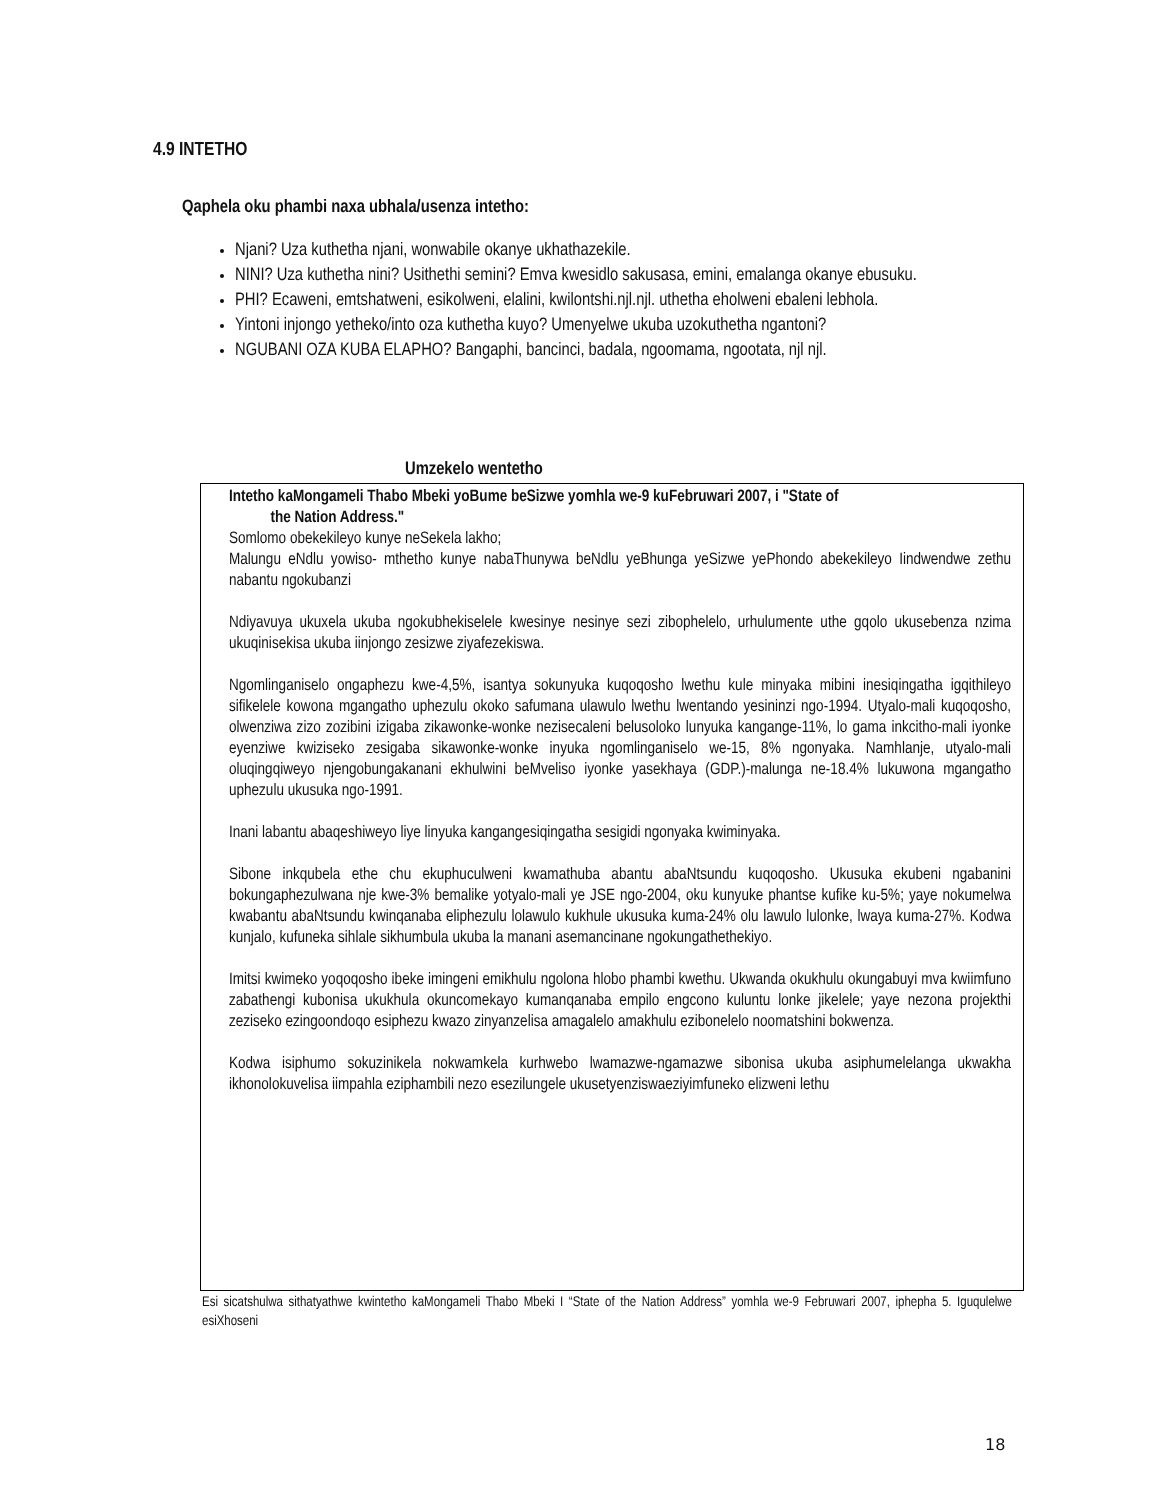4.9 INTETHO
Qaphela oku phambi naxa ubhala/usenza intetho:
Njani? Uza kuthetha njani, wonwabile okanye ukhathazekile.
NINI? Uza kuthetha nini? Usithethi semini? Emva kwesidlo sakusasa, emini, emalanga okanye ebusuku.
PHI? Ecaweni, emtshatweni, esikolweni, elalini, kwilontshi.njl.njl. uthetha eholweni ebaleni lebhola.
Yintoni injongo yetheko/into oza kuthetha kuyo? Umenyelwe ukuba uzokuthetha ngantoni?
NGUBANI OZA KUBA ELAPHO? Bangaphi, bancinci, badala, ngoomama, ngootata, njl njl.
Umzekelo wentetho
Intetho kaMongameli Thabo Mbeki yoBume beSizwe yomhla we-9 kuFebruwari 2007, i "State of
the Nation Address."
Somlomo obekekileyo kunye neSekela lakho;
Malungu eNdlu yowiso- mthetho kunye nabaThunywa beNdlu yeBhunga yeSizwe yePhondo abekekileyo Iindwendwe zethu nabantu ngokubanzi
Ndiyavuya ukuxela ukuba ngokubhekiselele kwesinye nesinye sezi zibophelelo, urhulumente uthe gqolo ukusebenza nzima ukuqinisekisa ukuba iinjongo zesizwe ziyafezekiswa.
Ngomlinganiselo ongaphezu kwe-4,5%, isantya sokunyuka kuqoqosho lwethu kule minyaka mibini inesiqingatha igqithileyo sifikelele kowona mgangatho uphezulu okoko safumana ulawulo lwethu lwentando yesininzi ngo-1994. Utyalo-mali kuqoqosho, olwenziwa zizo zozibini izigaba zikawonke-wonke nezisecaleni belusoloko lunyuka kangange-11%, lo gama inkcitho-mali iyonke eyenziwe kwiziseko zesigaba sikawonke-wonke inyuka ngomlinganiselo we-15, 8% ngonyaka. Namhlanje, utyalo-mali oluqingqiweyo njengobungakanani ekhulwini beMveliso iyonke yasekhaya (GDP.)-malunga ne-18.4% lukuwona mgangatho uphezulu ukusuka ngo-1991.
Inani labantu abaqeshiweyo liye linyuka kangangesiqingatha sesigidi ngonyaka kwiminyaka.
Sibone inkqubela ethe chu ekuphuculweni kwamathuba abantu abaNtsundu kuqoqosho. Ukusuka ekubeni ngabanini bokungaphezulwana nje kwe-3% bemalike yotyalo-mali ye JSE ngo-2004, oku kunyuke phantse kufike ku-5%; yaye nokumelwa kwabantu abaNtsundu kwinqanaba eliphezulu lolawulo kukhule ukusuka kuma-24% olu lawulo lulonke, lwaya kuma-27%. Kodwa kunjalo, kufuneka sihlale sikhumbula ukuba la manani asemancinane ngokungathethekiyo.
Imitsi kwimeko yoqoqosho ibeke imingeni emikhulu ngolona hlobo phambi kwethu. Ukwanda okukhulu okungabuyi mva kwiimfuno zabathengi kubonisa ukukhula okuncomekayo kumanqanaba empilo engcono kuluntu lonke jikelele; yaye nezona projekthi zeziseko ezingoondoqo esiphezu kwazo zinyanzelisa amagalelo amakhulu ezibonelelo noomatshini bokwenza.
Kodwa isiphumo sokuzinikela nokwamkela kurhwebo lwamazwe-ngamazwe sibonisa ukuba asiphumelelanga ukwakha ikhonolokuvelisa iimpahla eziphambili nezo esezilungele ukusetyenziswaeziyimfuneko elizweni lethu
Esi sicatshulwa sithatyathwe kwintetho kaMongameli Thabo Mbeki I “State of the Nation Address” yomhla we-9 Februwari 2007, iphepha 5. Iguqulelwe esiXhoseni
18